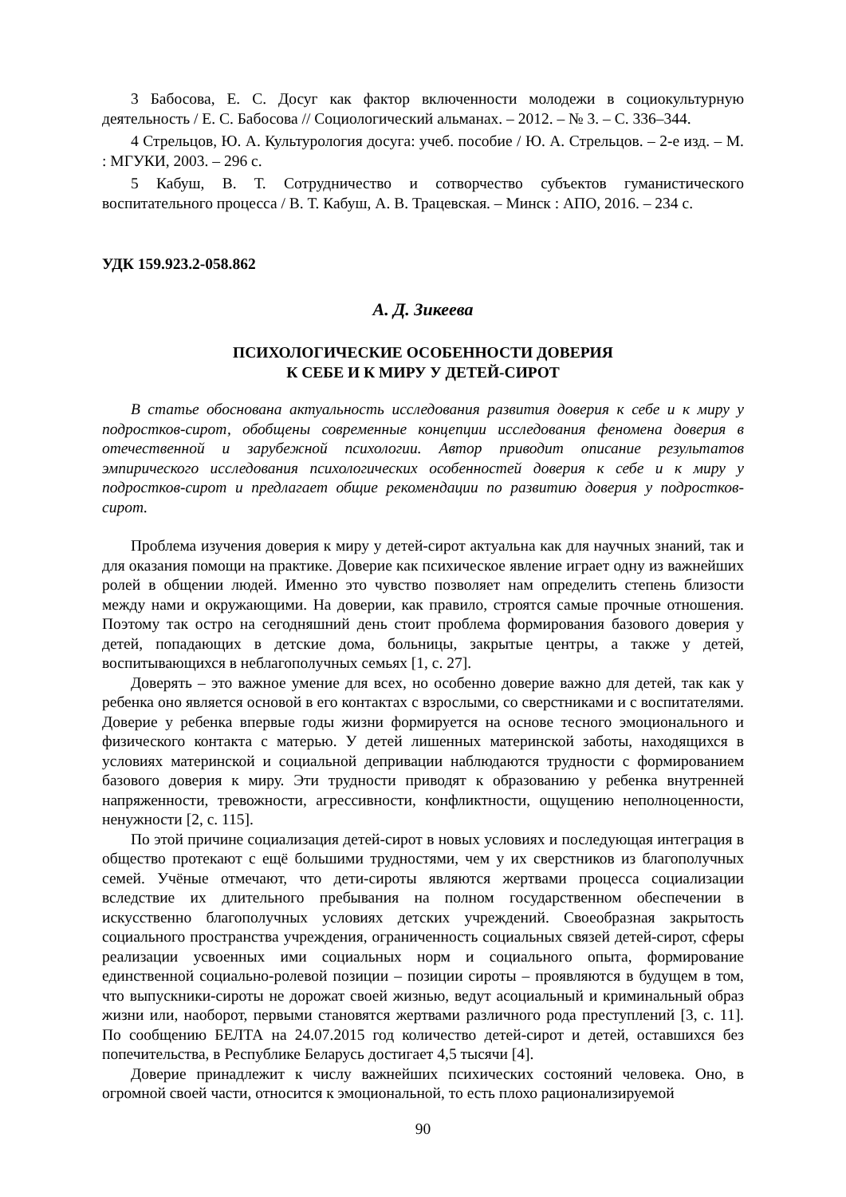3 Бабосова, Е. С. Досуг как фактор включенности молодежи в социокультурную деятельность / Е. С. Бабосова // Социологический альманах. – 2012. – № 3. – С. 336–344.
4 Стрельцов, Ю. А. Культурология досуга: учеб. пособие / Ю. А. Стрельцов. – 2-е изд. – М. : МГУКИ, 2003. – 296 с.
5 Кабуш, В. Т. Сотрудничество и сотворчество субъектов гуманистического воспитательного процесса / В. Т. Кабуш, А. В. Трацевская. – Минск : АПО, 2016. – 234 с.
УДК 159.923.2-058.862
А. Д. Зикеева
ПСИХОЛОГИЧЕСКИЕ ОСОБЕННОСТИ ДОВЕРИЯ
К СЕБЕ И К МИРУ У ДЕТЕЙ-СИРОТ
В статье обоснована актуальность исследования развития доверия к себе и к миру у подростков-сирот, обобщены современные концепции исследования феномена доверия в отечественной и зарубежной психологии. Автор приводит описание результатов эмпирического исследования психологических особенностей доверия к себе и к миру у подростков-сирот и предлагает общие рекомендации по развитию доверия у подростков-сирот.
Проблема изучения доверия к миру у детей-сирот актуальна как для научных знаний, так и для оказания помощи на практике. Доверие как психическое явление играет одну из важнейших ролей в общении людей. Именно это чувство позволяет нам определить степень близости между нами и окружающими. На доверии, как правило, строятся самые прочные отношения. Поэтому так остро на сегодняшний день стоит проблема формирования базового доверия у детей, попадающих в детские дома, больницы, закрытые центры, а также у детей, воспитывающихся в неблагополучных семьях [1, с. 27].
Доверять – это важное умение для всех, но особенно доверие важно для детей, так как у ребенка оно является основой в его контактах с взрослыми, со сверстниками и с воспитателями. Доверие у ребенка впервые годы жизни формируется на основе тесного эмоционального и физического контакта с матерью. У детей лишенных материнской заботы, находящихся в условиях материнской и социальной депривации наблюдаются трудности с формированием базового доверия к миру. Эти трудности приводят к образованию у ребенка внутренней напряженности, тревожности, агрессивности, конфликтности, ощущению неполноценности, ненужности [2, с. 115].
По этой причине социализация детей-сирот в новых условиях и последующая интеграция в общество протекают с ещё большими трудностями, чем у их сверстников из благополучных семей. Учёные отмечают, что дети-сироты являются жертвами процесса социализации вследствие их длительного пребывания на полном государственном обеспечении в искусственно благополучных условиях детских учреждений. Своеобразная закрытость социального пространства учреждения, ограниченность социальных связей детей-сирот, сферы реализации усвоенных ими социальных норм и социального опыта, формирование единственной социально-ролевой позиции – позиции сироты – проявляются в будущем в том, что выпускники-сироты не дорожат своей жизнью, ведут асоциальный и криминальный образ жизни или, наоборот, первыми становятся жертвами различного рода преступлений [3, с. 11]. По сообщению БЕЛТА на 24.07.2015 год количество детей-сирот и детей, оставшихся без попечительства, в Республике Беларусь достигает 4,5 тысячи [4].
Доверие принадлежит к числу важнейших психических состояний человека. Оно, в огромной своей части, относится к эмоциональной, то есть плохо рационализируемой
90